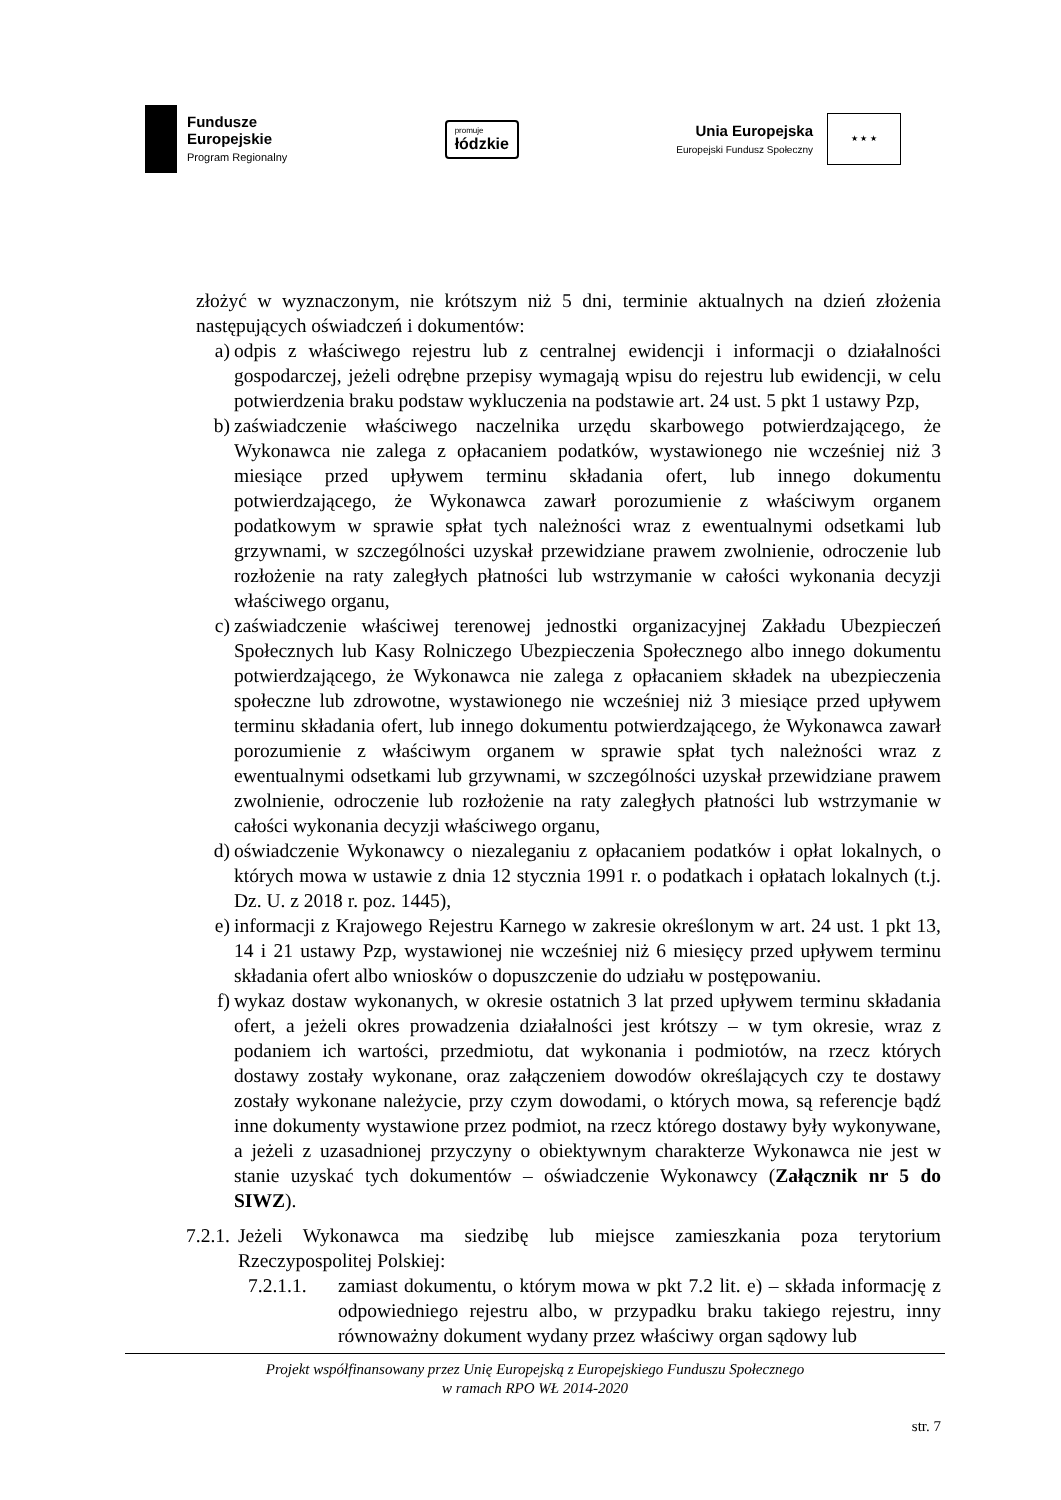Fundusze
Europejskie
Program Regionalny
promuje
łódzkie
Unia Europejska
Europejski Fundusz Społeczny
★ ★ ★
złożyć w wyznaczonym, nie krótszym niż 5 dni, terminie aktualnych na dzień złożenia następujących oświadczeń i dokumentów:
a) odpis z właściwego rejestru lub z centralnej ewidencji i informacji o działalności gospodarczej, jeżeli odrębne przepisy wymagają wpisu do rejestru lub ewidencji, w celu potwierdzenia braku podstaw wykluczenia na podstawie art. 24 ust. 5 pkt 1 ustawy Pzp,
b) zaświadczenie właściwego naczelnika urzędu skarbowego potwierdzającego, że Wykonawca nie zalega z opłacaniem podatków, wystawionego nie wcześniej niż 3 miesiące przed upływem terminu składania ofert, lub innego dokumentu potwierdzającego, że Wykonawca zawarł porozumienie z właściwym organem podatkowym w sprawie spłat tych należności wraz z ewentualnymi odsetkami lub grzywnami, w szczególności uzyskał przewidziane prawem zwolnienie, odroczenie lub rozłożenie na raty zaległych płatności lub wstrzymanie w całości wykonania decyzji właściwego organu,
c) zaświadczenie właściwej terenowej jednostki organizacyjnej Zakładu Ubezpieczeń Społecznych lub Kasy Rolniczego Ubezpieczenia Społecznego albo innego dokumentu potwierdzającego, że Wykonawca nie zalega z opłacaniem składek na ubezpieczenia społeczne lub zdrowotne, wystawionego nie wcześniej niż 3 miesiące przed upływem terminu składania ofert, lub innego dokumentu potwierdzającego, że Wykonawca zawarł porozumienie z właściwym organem w sprawie spłat tych należności wraz z ewentualnymi odsetkami lub grzywnami, w szczególności uzyskał przewidziane prawem zwolnienie, odroczenie lub rozłożenie na raty zaległych płatności lub wstrzymanie w całości wykonania decyzji właściwego organu,
d) oświadczenie Wykonawcy o niezaleganiu z opłacaniem podatków i opłat lokalnych, o których mowa w ustawie z dnia 12 stycznia 1991 r. o podatkach i opłatach lokalnych (t.j. Dz. U. z 2018 r. poz. 1445),
e) informacji z Krajowego Rejestru Karnego w zakresie określonym w art. 24 ust. 1 pkt 13, 14 i 21 ustawy Pzp, wystawionej nie wcześniej niż 6 miesięcy przed upływem terminu składania ofert albo wniosków o dopuszczenie do udziału w postępowaniu.
f) wykaz dostaw wykonanych, w okresie ostatnich 3 lat przed upływem terminu składania ofert, a jeżeli okres prowadzenia działalności jest krótszy – w tym okresie, wraz z podaniem ich wartości, przedmiotu, dat wykonania i podmiotów, na rzecz których dostawy zostały wykonane, oraz załączeniem dowodów określających czy te dostawy zostały wykonane należycie, przy czym dowodami, o których mowa, są referencje bądź inne dokumenty wystawione przez podmiot, na rzecz którego dostawy były wykonywane, a jeżeli z uzasadnionej przyczyny o obiektywnym charakterze Wykonawca nie jest w stanie uzyskać tych dokumentów – oświadczenie Wykonawcy (Załącznik nr 5 do SIWZ).
7.2.1.
Jeżeli Wykonawca ma siedzibę lub miejsce zamieszkania poza terytorium Rzeczypospolitej Polskiej:
7.2.1.1.
zamiast dokumentu, o którym mowa w pkt 7.2 lit. e) – składa informację z odpowiedniego rejestru albo, w przypadku braku takiego rejestru, inny równoważny dokument wydany przez właściwy organ sądowy lub
Projekt współfinansowany przez Unię Europejską z Europejskiego Funduszu Społecznego
w ramach RPO WŁ 2014-2020
str. 7